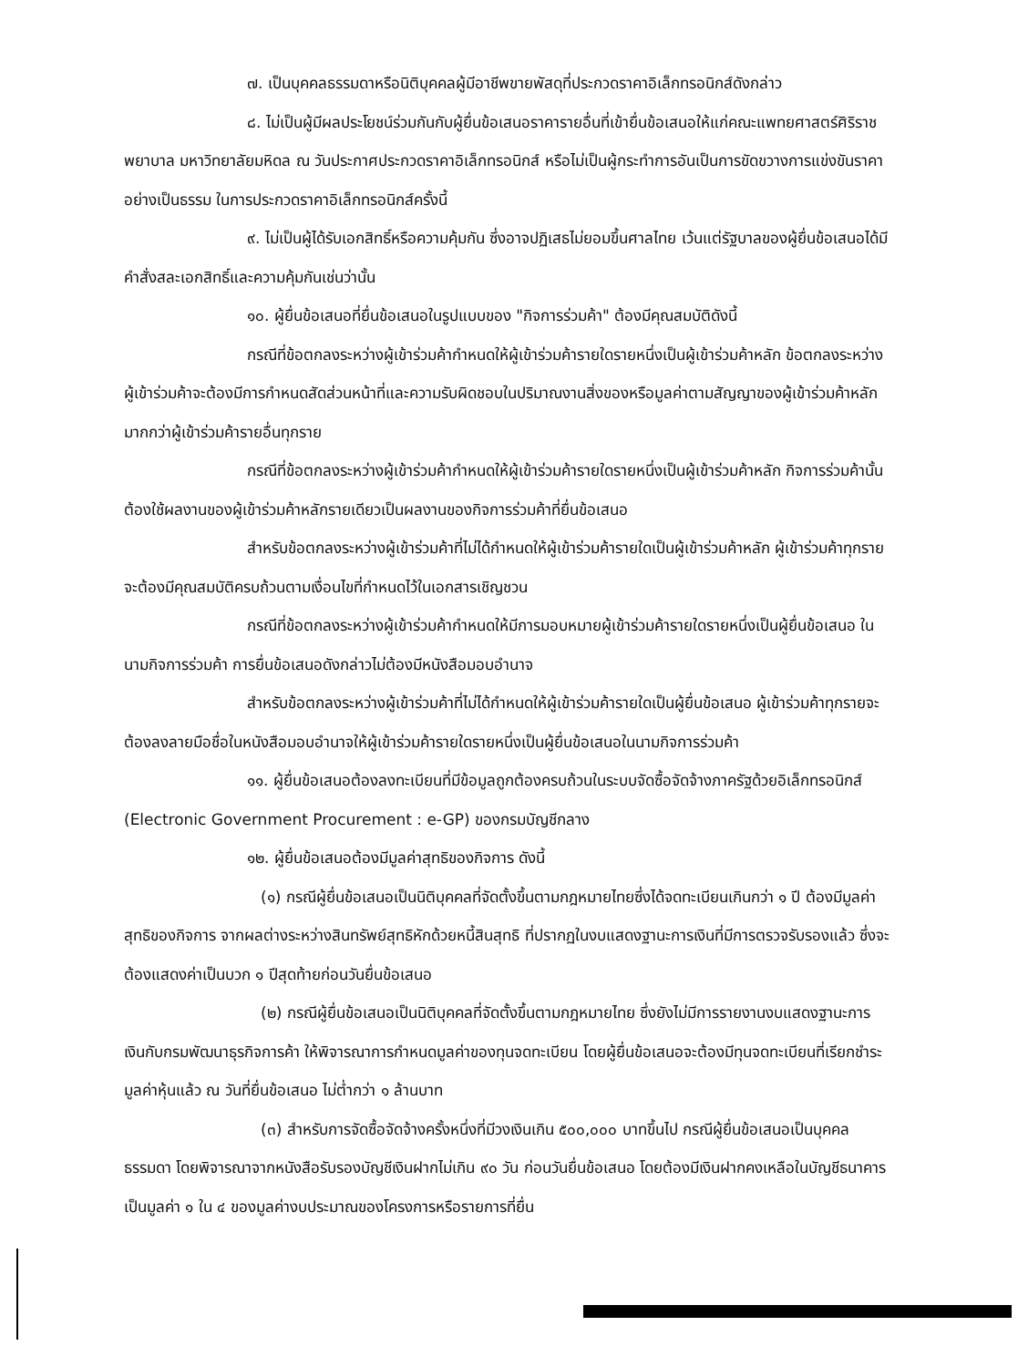๗. เป็นบุคคลธรรมดาหรือนิติบุคคลผู้มีอาชีพขายพัสดุที่ประกวดราคาอิเล็กทรอนิกส์ดังกล่าว
๘. ไม่เป็นผู้มีผลประโยชน์ร่วมกันกับผู้ยื่นข้อเสนอราคารายอื่นที่เข้ายื่นข้อเสนอให้แก่คณะแพทยศาสตร์ศิริราชพยาบาล มหาวิทยาลัยมหิดล ณ วันประกาศประกวดราคาอิเล็กทรอนิกส์ หรือไม่เป็นผู้กระทำการอันเป็นการขัดขวางการแข่งขันราคาอย่างเป็นธรรม ในการประกวดราคาอิเล็กทรอนิกส์ครั้งนี้
๙. ไม่เป็นผู้ได้รับเอกสิทธิ์หรือความคุ้มกัน ซึ่งอาจปฏิเสธไม่ยอมขึ้นศาลไทย เว้นแต่รัฐบาลของผู้ยื่นข้อเสนอได้มีคำสั่งสละเอกสิทธิ์และความคุ้มกันเช่นว่านั้น
๑๐. ผู้ยื่นข้อเสนอที่ยื่นข้อเสนอในรูปแบบของ "กิจการร่วมค้า" ต้องมีคุณสมบัติดังนี้
กรณีที่ข้อตกลงระหว่างผู้เข้าร่วมค้ากำหนดให้ผู้เข้าร่วมค้ารายใดรายหนึ่งเป็นผู้เข้าร่วมค้าหลัก ข้อตกลงระหว่างผู้เข้าร่วมค้าจะต้องมีการกำหนดสัดส่วนหน้าที่และความรับผิดชอบในปริมาณงานสิ่งของหรือมูลค่าตามสัญญาของผู้เข้าร่วมค้าหลักมากกว่าผู้เข้าร่วมค้ารายอื่นทุกราย
กรณีที่ข้อตกลงระหว่างผู้เข้าร่วมค้ากำหนดให้ผู้เข้าร่วมค้ารายใดรายหนึ่งเป็นผู้เข้าร่วมค้าหลัก กิจการร่วมค้านั้นต้องใช้ผลงานของผู้เข้าร่วมค้าหลักรายเดียวเป็นผลงานของกิจการร่วมค้าที่ยื่นข้อเสนอ
สำหรับข้อตกลงระหว่างผู้เข้าร่วมค้าที่ไม่ได้กำหนดให้ผู้เข้าร่วมค้ารายใดเป็นผู้เข้าร่วมค้าหลัก ผู้เข้าร่วมค้าทุกรายจะต้องมีคุณสมบัติครบถ้วนตามเงื่อนไขที่กำหนดไว้ในเอกสารเชิญชวน
กรณีที่ข้อตกลงระหว่างผู้เข้าร่วมค้ากำหนดให้มีการมอบหมายผู้เข้าร่วมค้ารายใดรายหนึ่งเป็นผู้ยื่นข้อเสนอ ในนามกิจการร่วมค้า การยื่นข้อเสนอดังกล่าวไม่ต้องมีหนังสือมอบอำนาจ
สำหรับข้อตกลงระหว่างผู้เข้าร่วมค้าที่ไม่ได้กำหนดให้ผู้เข้าร่วมค้ารายใดเป็นผู้ยื่นข้อเสนอ ผู้เข้าร่วมค้าทุกรายจะต้องลงลายมือชื่อในหนังสือมอบอำนาจให้ผู้เข้าร่วมค้ารายใดรายหนึ่งเป็นผู้ยื่นข้อเสนอในนามกิจการร่วมค้า
๑๑. ผู้ยื่นข้อเสนอต้องลงทะเบียนที่มีข้อมูลถูกต้องครบถ้วนในระบบจัดซื้อจัดจ้างภาครัฐด้วยอิเล็กทรอนิกส์ (Electronic Government Procurement : e-GP) ของกรมบัญชีกลาง
๑๒. ผู้ยื่นข้อเสนอต้องมีมูลค่าสุทธิของกิจการ ดังนี้
(๑) กรณีผู้ยื่นข้อเสนอเป็นนิติบุคคลที่จัดตั้งขึ้นตามกฎหมายไทยซึ่งได้จดทะเบียนเกินกว่า ๑ ปี ต้องมีมูลค่าสุทธิของกิจการ จากผลต่างระหว่างสินทรัพย์สุทธิหักด้วยหนี้สินสุทธิ ที่ปรากฏในงบแสดงฐานะการเงินที่มีการตรวจรับรองแล้ว ซึ่งจะต้องแสดงค่าเป็นบวก ๑ ปีสุดท้ายก่อนวันยื่นข้อเสนอ
(๒) กรณีผู้ยื่นข้อเสนอเป็นนิติบุคคลที่จัดตั้งขึ้นตามกฎหมายไทย ซึ่งยังไม่มีการรายงานงบแสดงฐานะการเงินกับกรมพัฒนาธุรกิจการค้า ให้พิจารณาการกำหนดมูลค่าของทุนจดทะเบียน โดยผู้ยื่นข้อเสนอจะต้องมีทุนจดทะเบียนที่เรียกชำระมูลค่าหุ้นแล้ว ณ วันที่ยื่นข้อเสนอ ไม่ต่ำกว่า ๑ ล้านบาท
(๓) สำหรับการจัดซื้อจัดจ้างครั้งหนึ่งที่มีวงเงินเกิน ๕๐๐,๐๐๐ บาทขึ้นไป กรณีผู้ยื่นข้อเสนอเป็นบุคคลธรรมดา โดยพิจารณาจากหนังสือรับรองบัญชีเงินฝากไม่เกิน ๙๐ วัน ก่อนวันยื่นข้อเสนอ โดยต้องมีเงินฝากคงเหลือในบัญชีธนาคารเป็นมูลค่า ๑ ใน ๔ ของมูลค่างบประมาณของโครงการหรือรายการที่ยื่น